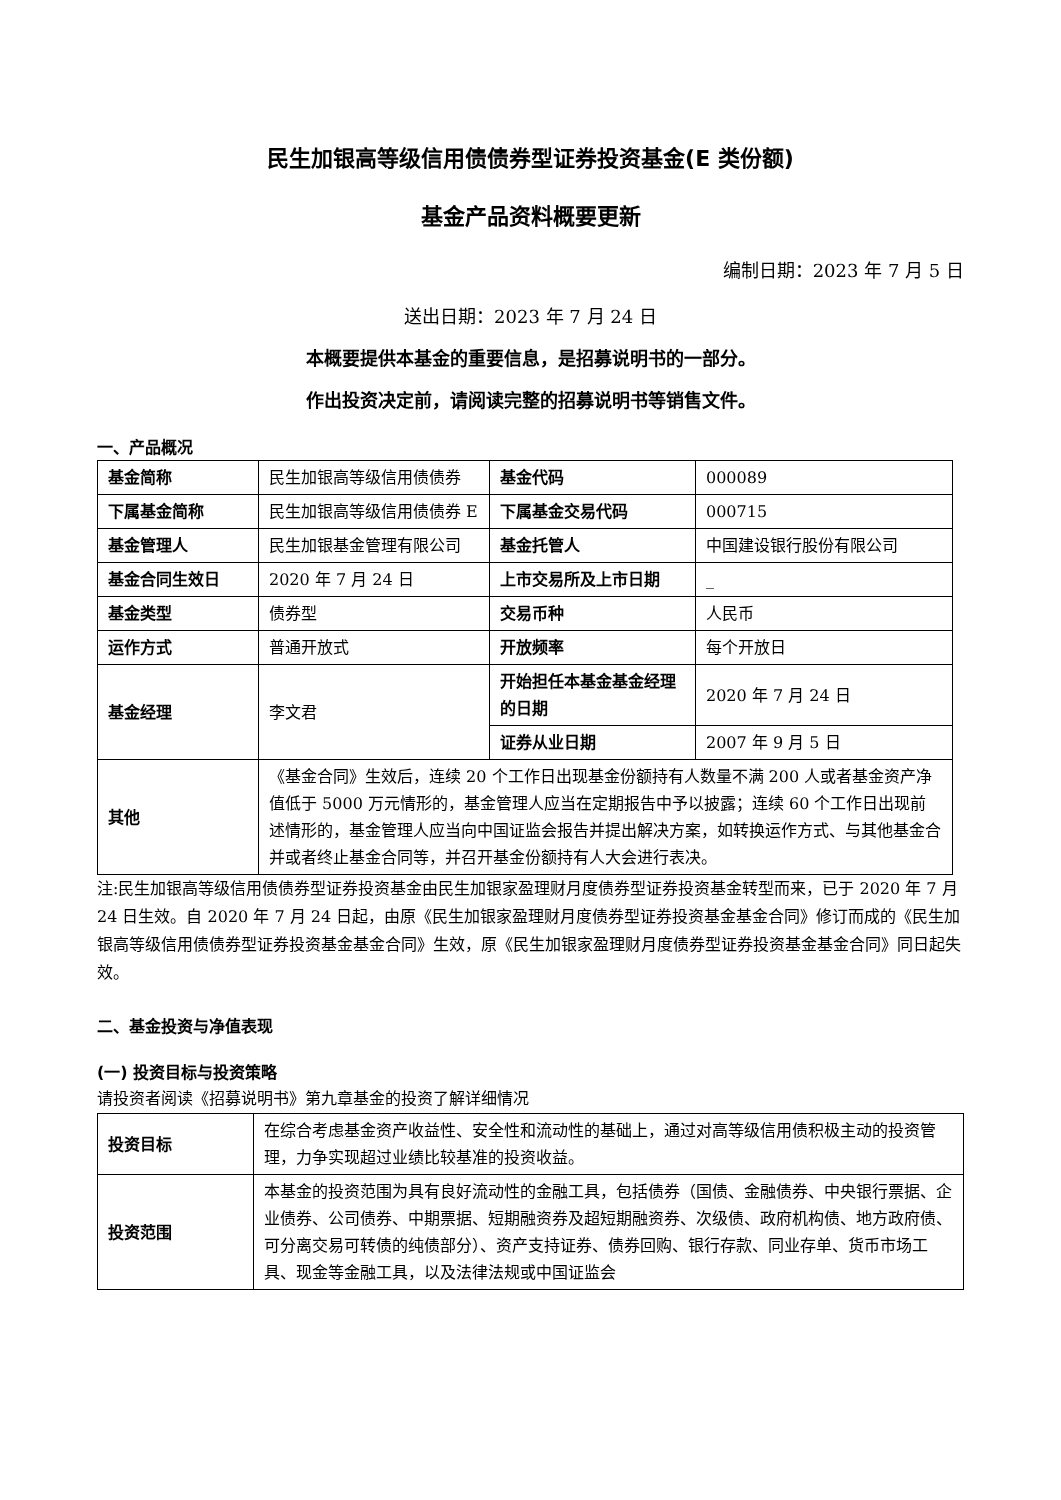民生加银高等级信用债债券型证券投资基金(E 类份额)
基金产品资料概要更新
编制日期：2023 年 7 月 5 日
送出日期：2023 年 7 月 24 日
本概要提供本基金的重要信息，是招募说明书的一部分。
作出投资决定前，请阅读完整的招募说明书等销售文件。
一、产品概况
| 基金简称 | 民生加银高等级信用债债券 | 基金代码 | 000089 |
| 下属基金简称 | 民生加银高等级信用债债券 E | 下属基金交易代码 | 000715 |
| 基金管理人 | 民生加银基金管理有限公司 | 基金托管人 | 中国建设银行股份有限公司 |
| 基金合同生效日 | 2020 年 7 月 24 日 | 上市交易所及上市日期 | _ |
| 基金类型 | 债券型 | 交易币种 | 人民币 |
| 运作方式 | 普通开放式 | 开放频率 | 每个开放日 |
| 基金经理 | 李文君 | 开始担任本基金基金经理的日期 | 2020 年 7 月 24 日 |
| | | 证券从业日期 | 2007 年 9 月 5 日 |
| 其他 | 《基金合同》生效后，连续 20 个工作日出现基金份额持有人数量不满 200 人或者基金资产净值低于 5000 万元情形的，基金管理人应当在定期报告中予以披露；连续 60 个工作日出现前述情形的，基金管理人应当向中国证监会报告并提出解决方案，如转换运作方式、与其他基金合并或者终止基金合同等，并召开基金份额持有人大会进行表决。 | | |
注:民生加银高等级信用债债券型证券投资基金由民生加银家盈理财月度债券型证券投资基金转型而来，已于 2020 年 7 月 24 日生效。自 2020 年 7 月 24 日起，由原《民生加银家盈理财月度债券型证券投资基金基金合同》修订而成的《民生加银高等级信用债债券型证券投资基金基金合同》生效，原《民生加银家盈理财月度债券型证券投资基金基金合同》同日起失效。
二、基金投资与净值表现
(一) 投资目标与投资策略
请投资者阅读《招募说明书》第九章基金的投资了解详细情况
| 投资目标 | 在综合考虑基金资产收益性、安全性和流动性的基础上，通过对高等级信用债积极主动的投资管理，力争实现超过业绩比较基准的投资收益。 |
| 投资范围 | 本基金的投资范围为具有良好流动性的金融工具，包括债券（国债、金融债券、中央银行票据、企业债券、公司债券、中期票据、短期融资券及超短期融资券、次级债、政府机构债、地方政府债、可分离交易可转债的纯债部分）、资产支持证券、债券回购、银行存款、同业存单、货币市场工具、现金等金融工具，以及法律法规或中国证监会 |